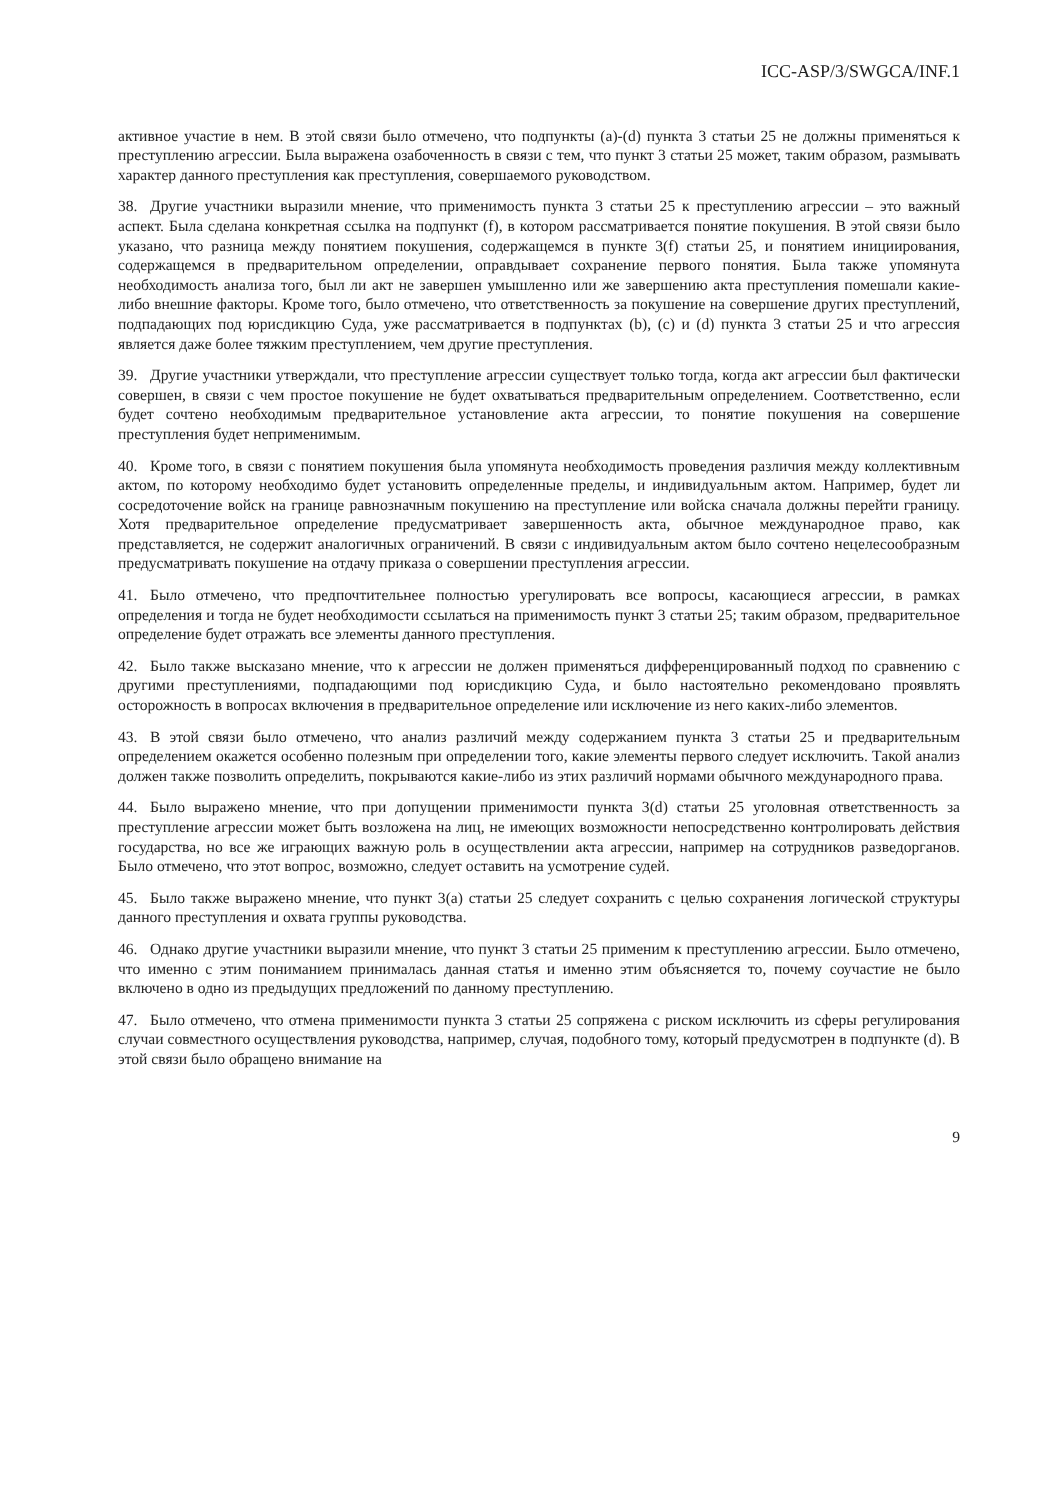ICC-ASP/3/SWGCA/INF.1
активное участие в нем. В этой связи было отмечено, что подпункты (a)-(d) пункта 3 статьи 25 не должны применяться к преступлению агрессии. Была выражена озабоченность в связи с тем, что пункт 3 статьи 25 может, таким образом, размывать характер данного преступления как преступления, совершаемого руководством.
38. Другие участники выразили мнение, что применимость пункта 3 статьи 25 к преступлению агрессии – это важный аспект. Была сделана конкретная ссылка на подпункт (f), в котором рассматривается понятие покушения. В этой связи было указано, что разница между понятием покушения, содержащемся в пункте 3(f) статьи 25, и понятием инициирования, содержащемся в предварительном определении, оправдывает сохранение первого понятия. Была также упомянута необходимость анализа того, был ли акт не завершен умышленно или же завершению акта преступления помешали какие-либо внешние факторы. Кроме того, было отмечено, что ответственность за покушение на совершение других преступлений, подпадающих под юрисдикцию Суда, уже рассматривается в подпунктах (b), (c) и (d) пункта 3 статьи 25 и что агрессия является даже более тяжким преступлением, чем другие преступления.
39. Другие участники утверждали, что преступление агрессии существует только тогда, когда акт агрессии был фактически совершен, в связи с чем простое покушение не будет охватываться предварительным определением. Соответственно, если будет сочтено необходимым предварительное установление акта агрессии, то понятие покушения на совершение преступления будет неприменимым.
40. Кроме того, в связи с понятием покушения была упомянута необходимость проведения различия между коллективным актом, по которому необходимо будет установить определенные пределы, и индивидуальным актом. Например, будет ли сосредоточение войск на границе равнозначным покушению на преступление или войска сначала должны перейти границу. Хотя предварительное определение предусматривает завершенность акта, обычное международное право, как представляется, не содержит аналогичных ограничений. В связи с индивидуальным актом было сочтено нецелесообразным предусматривать покушение на отдачу приказа о совершении преступления агрессии.
41. Было отмечено, что предпочтительнее полностью урегулировать все вопросы, касающиеся агрессии, в рамках определения и тогда не будет необходимости ссылаться на применимость пункт 3 статьи 25; таким образом, предварительное определение будет отражать все элементы данного преступления.
42. Было также высказано мнение, что к агрессии не должен применяться дифференцированный подход по сравнению с другими преступлениями, подпадающими под юрисдикцию Суда, и было настоятельно рекомендовано проявлять осторожность в вопросах включения в предварительное определение или исключение из него каких-либо элементов.
43. В этой связи было отмечено, что анализ различий между содержанием пункта 3 статьи 25 и предварительным определением окажется особенно полезным при определении того, какие элементы первого следует исключить. Такой анализ должен также позволить определить, покрываются какие-либо из этих различий нормами обычного международного права.
44. Было выражено мнение, что при допущении применимости пункта 3(d) статьи 25 уголовная ответственность за преступление агрессии может быть возложена на лиц, не имеющих возможности непосредственно контролировать действия государства, но все же играющих важную роль в осуществлении акта агрессии, например на сотрудников разведорганов. Было отмечено, что этот вопрос, возможно, следует оставить на усмотрение судей.
45. Было также выражено мнение, что пункт 3(a) статьи 25 следует сохранить с целью сохранения логической структуры данного преступления и охвата группы руководства.
46. Однако другие участники выразили мнение, что пункт 3 статьи 25 применим к преступлению агрессии. Было отмечено, что именно с этим пониманием принималась данная статья и именно этим объясняется то, почему соучастие не было включено в одно из предыдущих предложений по данному преступлению.
47. Было отмечено, что отмена применимости пункта 3 статьи 25 сопряжена с риском исключить из сферы регулирования случаи совместного осуществления руководства, например, случая, подобного тому, который предусмотрен в подпункте (d). В этой связи было обращено внимание на
9